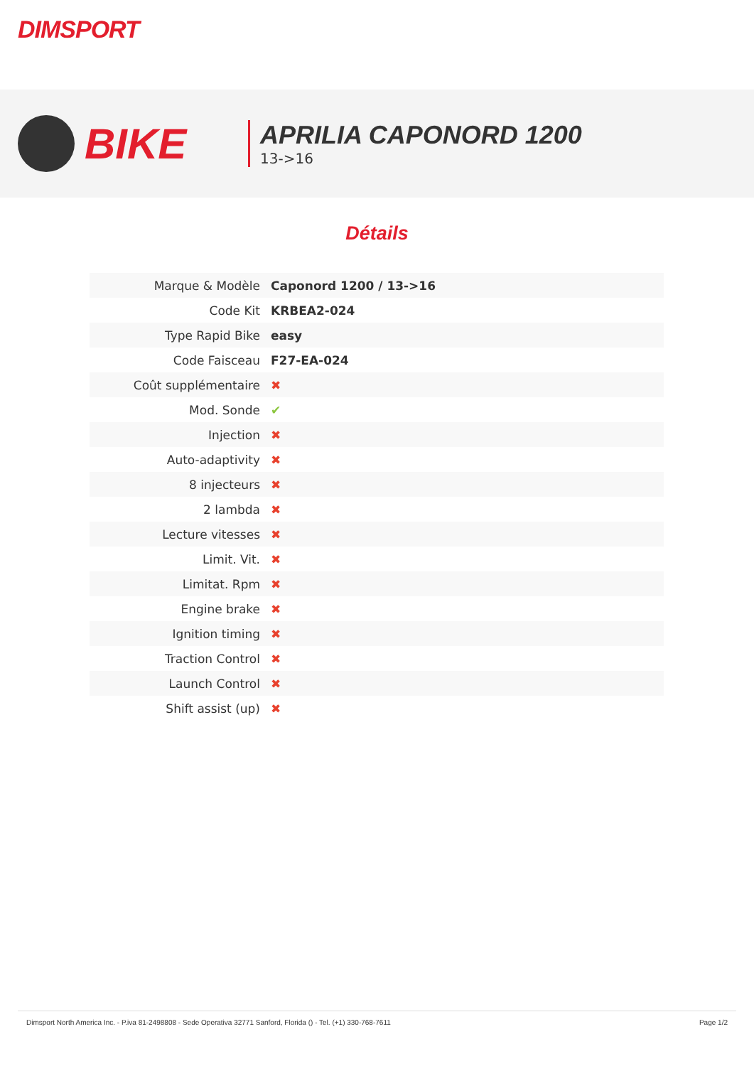DIMSPORT
BIKE
APRILIA CAPONORD 1200
13->16
Détails
| Marque & Modèle | Caponord 1200 / 13->16 |
| Code Kit | KRBEA2-024 |
| Type Rapid Bike | easy |
| Code Faisceau | F27-EA-024 |
| Coût supplémentaire | ✖ |
| Mod. Sonde | ✔ |
| Injection | ✖ |
| Auto-adaptivity | ✖ |
| 8 injecteurs | ✖ |
| 2 lambda | ✖ |
| Lecture vitesses | ✖ |
| Limit. Vit. | ✖ |
| Limitat. Rpm | ✖ |
| Engine brake | ✖ |
| Ignition timing | ✖ |
| Traction Control | ✖ |
| Launch Control | ✖ |
| Shift assist (up) | ✖ |
Dimsport North America Inc. - P.iva 81-2498808 - Sede Operativa 32771 Sanford, Florida () - Tel. (+1) 330-768-7611 Page 1/2